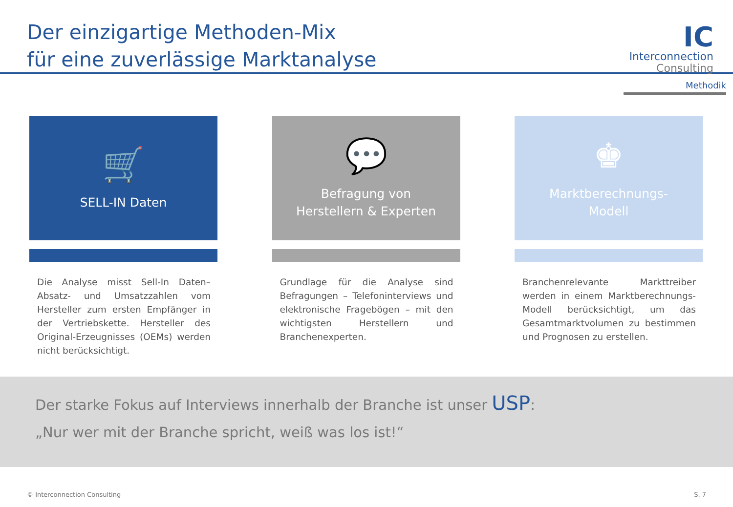Der einzigartige Methoden-Mix
für eine zuverlässige Marktanalyse
IC
Interconnection
Consulting
Methodik
🛒
SELL-IN Daten
Die Analyse misst Sell-In Daten– Absatz- und Umsatzzahlen vom Hersteller zum ersten Empfänger in der Vertriebskette. Hersteller des Original-Erzeugnisses (OEMs) werden nicht berücksichtigt.
💬
Befragung von
Herstellern & Experten
Grundlage für die Analyse sind Befragungen – Telefoninterviews und elektronische Fragebögen – mit den wichtigsten Herstellern und Branchenexperten.
♚
Marktberechnungs-
Modell
Branchenrelevante Markttreiber werden in einem Marktberechnungs-Modell berücksichtigt, um das Gesamtmarktvolumen zu bestimmen und Prognosen zu erstellen.
Der starke Fokus auf Interviews innerhalb der Branche ist unser USP:
„Nur wer mit der Branche spricht, weiß was los ist!“
© Interconnection Consulting S. 7